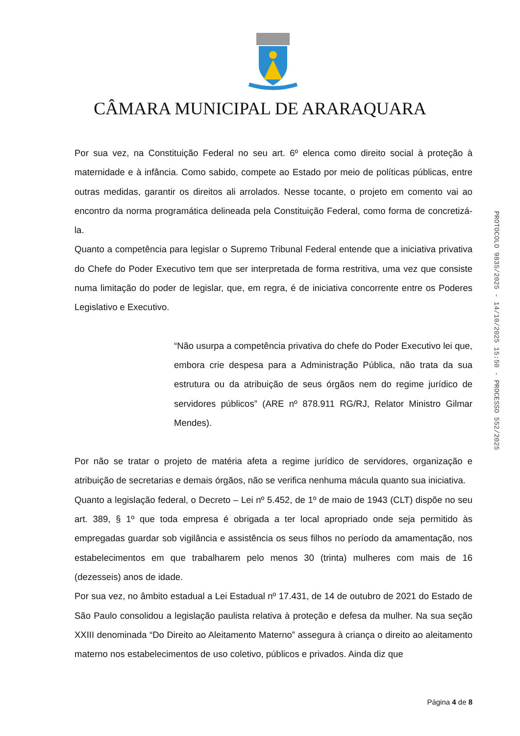CÂMARA MUNICIPAL DE ARARAQUARA
Por sua vez, na Constituição Federal no seu art. 6º elenca como direito social à proteção à maternidade e à infância. Como sabido, compete ao Estado por meio de políticas públicas, entre outras medidas, garantir os direitos ali arrolados. Nesse tocante, o projeto em comento vai ao encontro da norma programática delineada pela Constituição Federal, como forma de concretizá-la.
Quanto a competência para legislar o Supremo Tribunal Federal entende que a iniciativa privativa do Chefe do Poder Executivo tem que ser interpretada de forma restritiva, uma vez que consiste numa limitação do poder de legislar, que, em regra, é de iniciativa concorrente entre os Poderes Legislativo e Executivo.
“Não usurpa a competência privativa do chefe do Poder Executivo lei que, embora crie despesa para a Administração Pública, não trata da sua estrutura ou da atribuição de seus órgãos nem do regime jurídico de servidores públicos” (ARE nº 878.911 RG/RJ, Relator Ministro Gilmar Mendes).
Por não se tratar o projeto de matéria afeta a regime jurídico de servidores, organização e atribuição de secretarias e demais órgãos, não se verifica nenhuma mácula quanto sua iniciativa.
Quanto a legislação federal, o Decreto – Lei nº 5.452, de 1º de maio de 1943 (CLT) dispõe no seu art. 389, § 1º que toda empresa é obrigada a ter local apropriado onde seja permitido às empregadas guardar sob vigilância e assistência os seus filhos no período da amamentação, nos estabelecimentos em que trabalharem pelo menos 30 (trinta) mulheres com mais de 16 (dezesseis) anos de idade.
Por sua vez, no âmbito estadual a Lei Estadual nº 17.431, de 14 de outubro de 2021 do Estado de São Paulo consolidou a legislação paulista relativa à proteção e defesa da mulher. Na sua seção XXIII denominada “Do Direito ao Aleitamento Materno” assegura à criança o direito ao aleitamento materno nos estabelecimentos de uso coletivo, públicos e privados. Ainda diz que
PROTOCOLO 9835/2025 - 14/10/2025 15:50 - PROCESSO 552/2025
Página 4 de 8